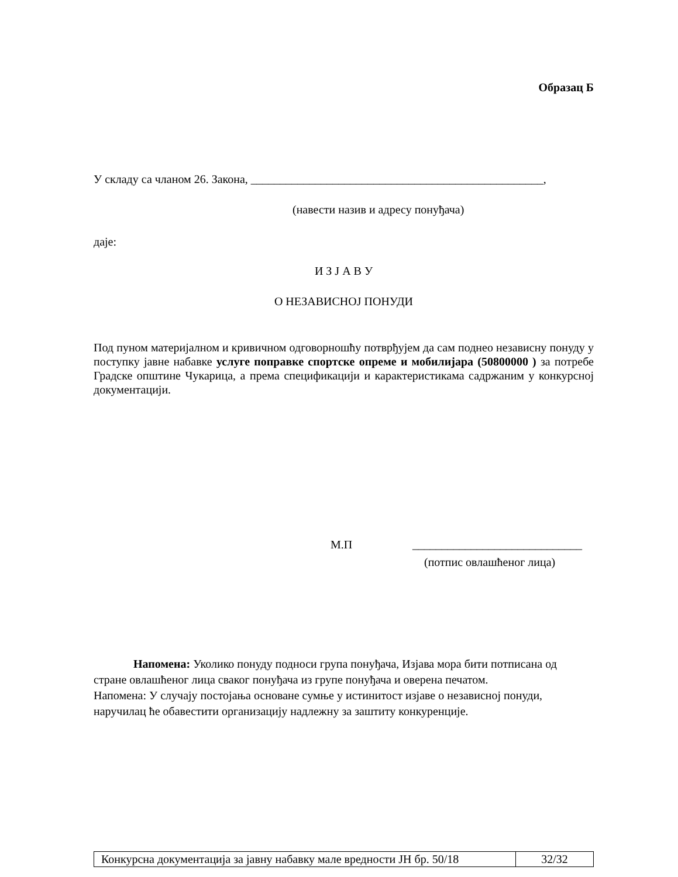Образац Б
У складу са чланом 26. Закона, __________________________________________________,
(навести назив и адресу понуђача)
даје:
И З Ј А В У
О НЕЗАВИСНОЈ ПОНУДИ
Под пуном материјалном и кривичном одговорношћу потврђујем да сам поднео независну понуду у поступку јавне набавке услуге поправке спортске опреме и мобилијара (50800000 ) за потребе Градске општине Чукарица, а према спецификацији и карактеристикама садржаним у конкурсној документацији.
М.П _____________________________
(потпис овлашћеног лица)
Напомена: Уколико понуду подноси група понуђача, Изјава мора бити потписана од стране овлашћеног лица сваког понуђача из групе понуђача и оверена печатом.
Напомена: У случају постојања основане сумње у истинитост изјаве о независној понуди, наручилац ће обавестити организацију надлежну за заштиту конкуренције.
| Конкурсна документација за јавну набавку мале вредности ЈН бр. 50/18 | 32/32 |